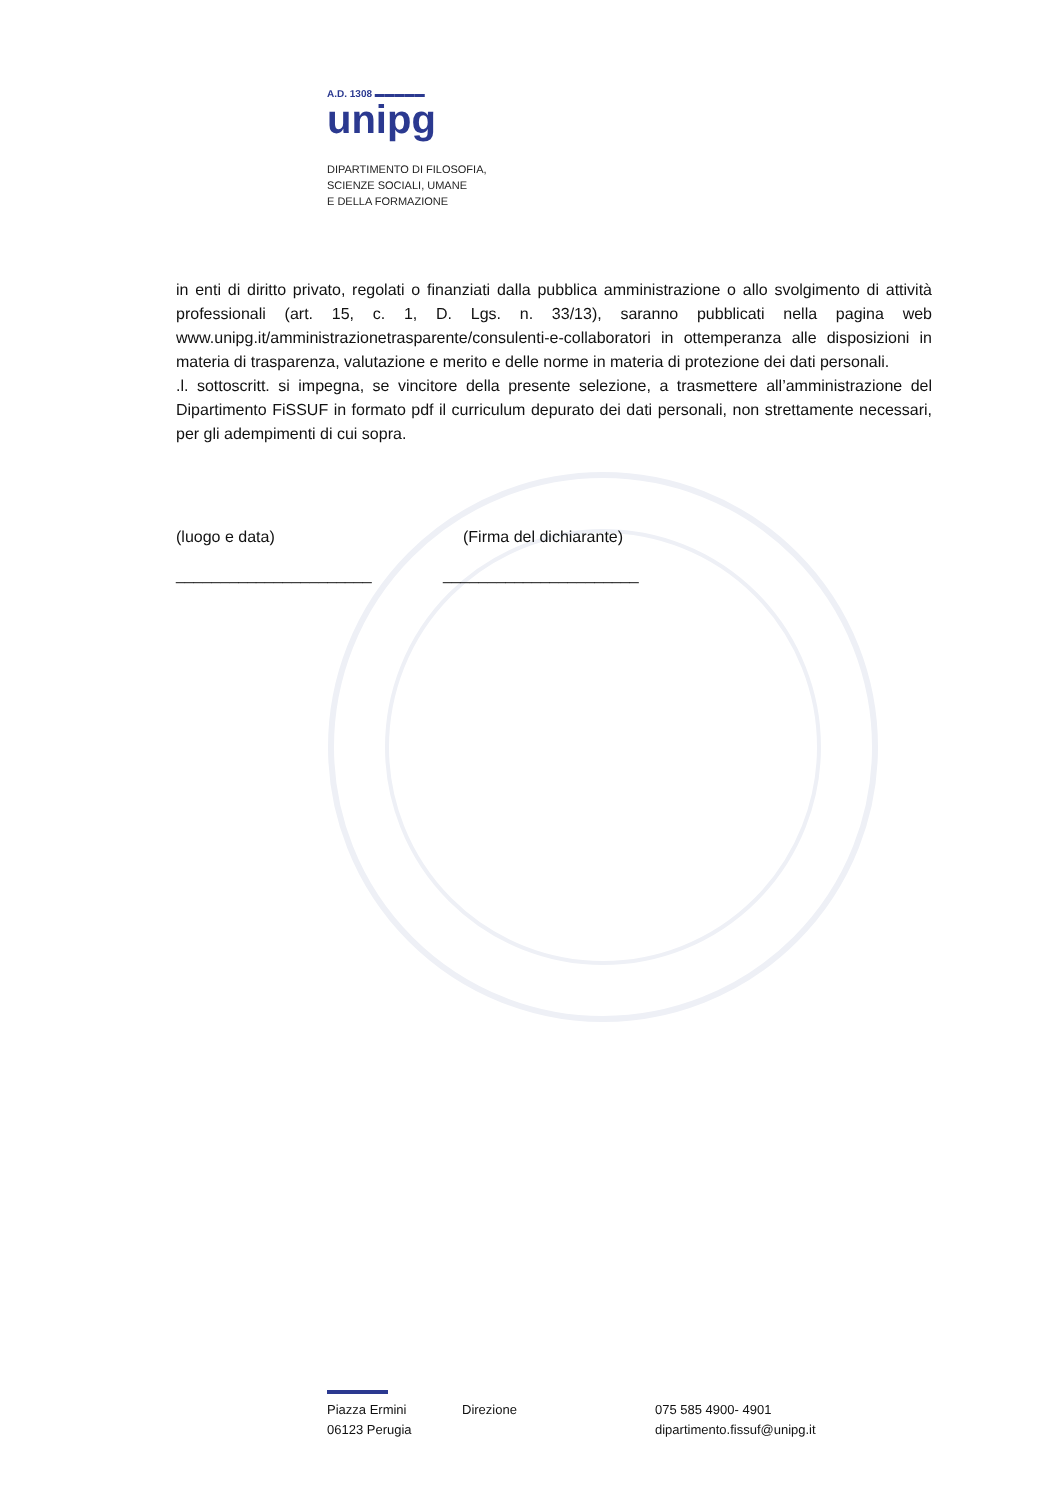A.D. 1308 ▬▬▬▬▬
unipg
DIPARTIMENTO DI FILOSOFIA,
SCIENZE SOCIALI, UMANE
E DELLA FORMAZIONE
in enti di diritto privato, regolati o finanziati dalla pubblica amministrazione o allo svolgimento di attività professionali (art. 15, c. 1, D. Lgs. n. 33/13), saranno pubblicati nella pagina web www.unipg.it/amministrazionetrasparente/consulenti-e-collaboratori in ottemperanza alle disposizioni in materia di trasparenza, valutazione e merito e delle norme in materia di protezione dei dati personali.
.l. sottoscritt. si impegna, se vincitore della presente selezione, a trasmettere all’amministrazione del Dipartimento FiSSUF in formato pdf il curriculum depurato dei dati personali, non strettamente necessari, per gli adempimenti di cui sopra.
(luogo e data) (Firma del dichiarante)
______________________ ______________________
Piazza Ermini
06123 Perugia
Direzione 075 585 4900- 4901
dipartimento.fissuf@unipg.it